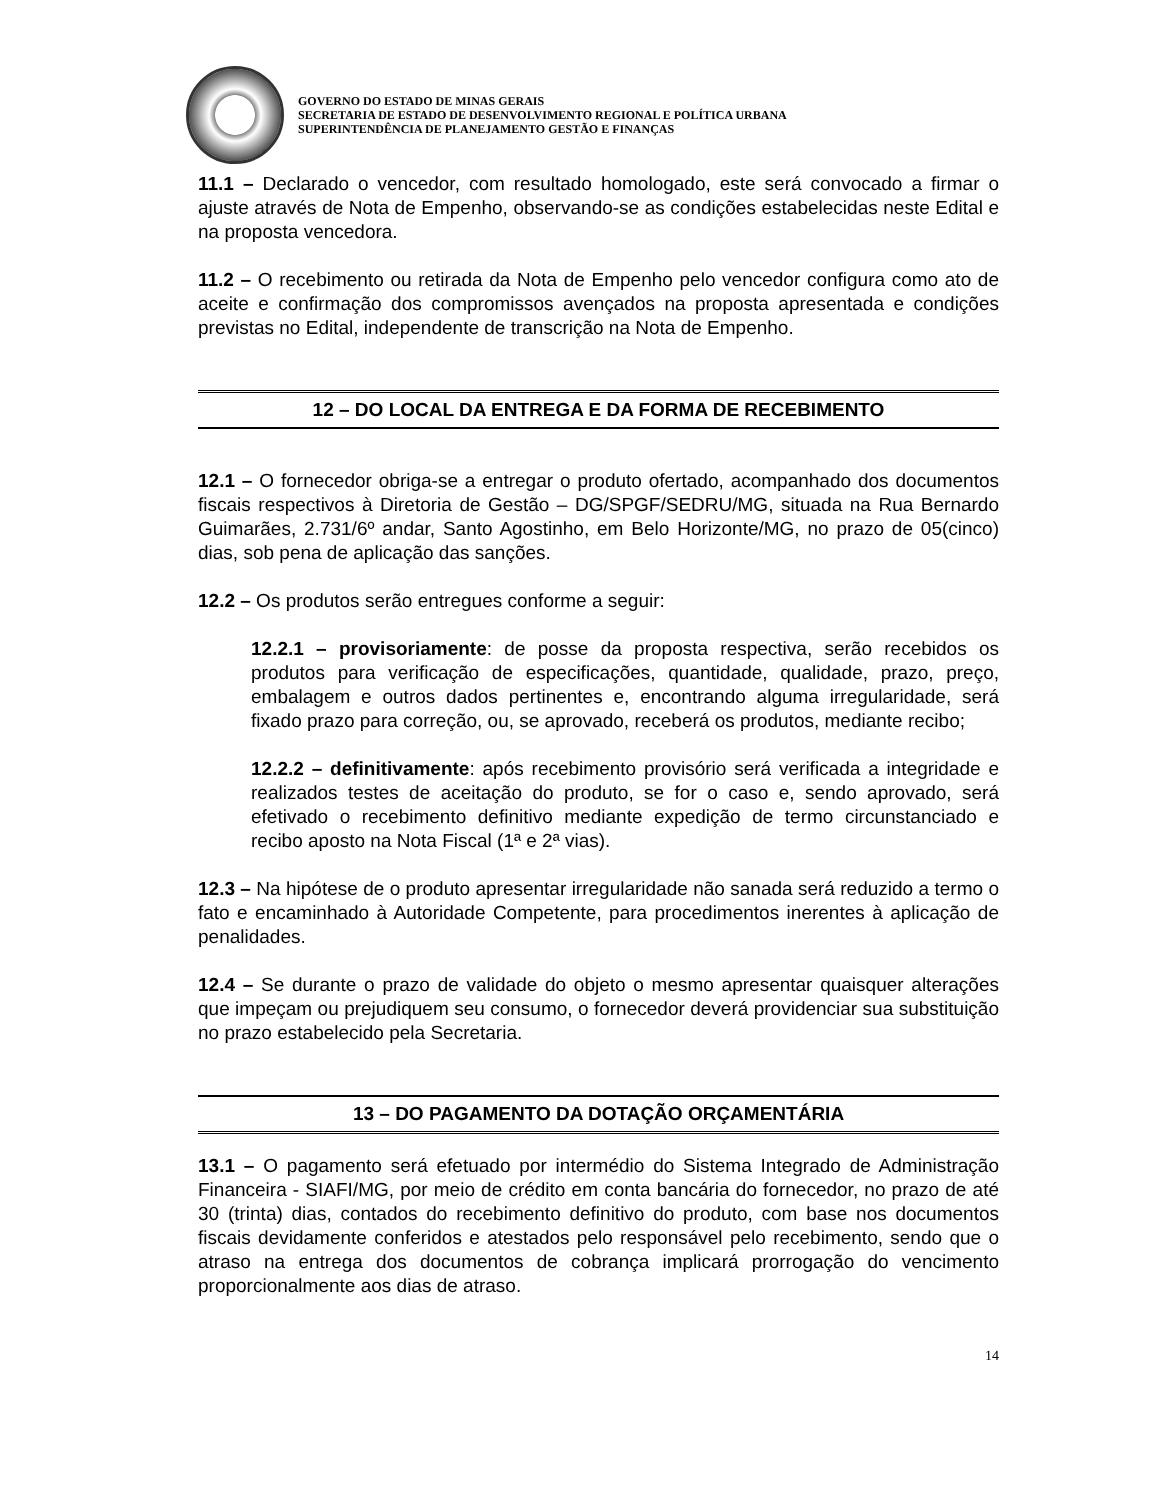GOVERNO DO ESTADO DE MINAS GERAIS
SECRETARIA DE ESTADO DE DESENVOLVIMENTO REGIONAL E POLÍTICA URBANA
SUPERINTENDÊNCIA DE PLANEJAMENTO GESTÃO E FINANÇAS
11.1 – Declarado o vencedor, com resultado homologado, este será convocado a firmar o ajuste através de Nota de Empenho, observando-se as condições estabelecidas neste Edital e na proposta vencedora.
11.2 – O recebimento ou retirada da Nota de Empenho pelo vencedor configura como ato de aceite e confirmação dos compromissos avençados na proposta apresentada e condições previstas no Edital, independente de transcrição na Nota de Empenho.
12 – DO LOCAL DA ENTREGA E DA FORMA DE RECEBIMENTO
12.1 – O fornecedor obriga-se a entregar o produto ofertado, acompanhado dos documentos fiscais respectivos à Diretoria de Gestão – DG/SPGF/SEDRU/MG, situada na Rua Bernardo Guimarães, 2.731/6º andar, Santo Agostinho, em Belo Horizonte/MG, no prazo de 05(cinco) dias, sob pena de aplicação das sanções.
12.2 – Os produtos serão entregues conforme a seguir:
12.2.1 – provisoriamente: de posse da proposta respectiva, serão recebidos os produtos para verificação de especificações, quantidade, qualidade, prazo, preço, embalagem e outros dados pertinentes e, encontrando alguma irregularidade, será fixado prazo para correção, ou, se aprovado, receberá os produtos, mediante recibo;
12.2.2 – definitivamente: após recebimento provisório será verificada a integridade e realizados testes de aceitação do produto, se for o caso e, sendo aprovado, será efetivado o recebimento definitivo mediante expedição de termo circunstanciado e recibo aposto na Nota Fiscal (1ª e 2ª vias).
12.3 – Na hipótese de o produto apresentar irregularidade não sanada será reduzido a termo o fato e encaminhado à Autoridade Competente, para procedimentos inerentes à aplicação de penalidades.
12.4 – Se durante o prazo de validade do objeto o mesmo apresentar quaisquer alterações que impeçam ou prejudiquem seu consumo, o fornecedor deverá providenciar sua substituição no prazo estabelecido pela Secretaria.
13 – DO PAGAMENTO DA DOTAÇÃO ORÇAMENTÁRIA
13.1 – O pagamento será efetuado por intermédio do Sistema Integrado de Administração Financeira - SIAFI/MG, por meio de crédito em conta bancária do fornecedor, no prazo de até 30 (trinta) dias, contados do recebimento definitivo do produto, com base nos documentos fiscais devidamente conferidos e atestados pelo responsável pelo recebimento, sendo que o atraso na entrega dos documentos de cobrança implicará prorrogação do vencimento proporcionalmente aos dias de atraso.
14